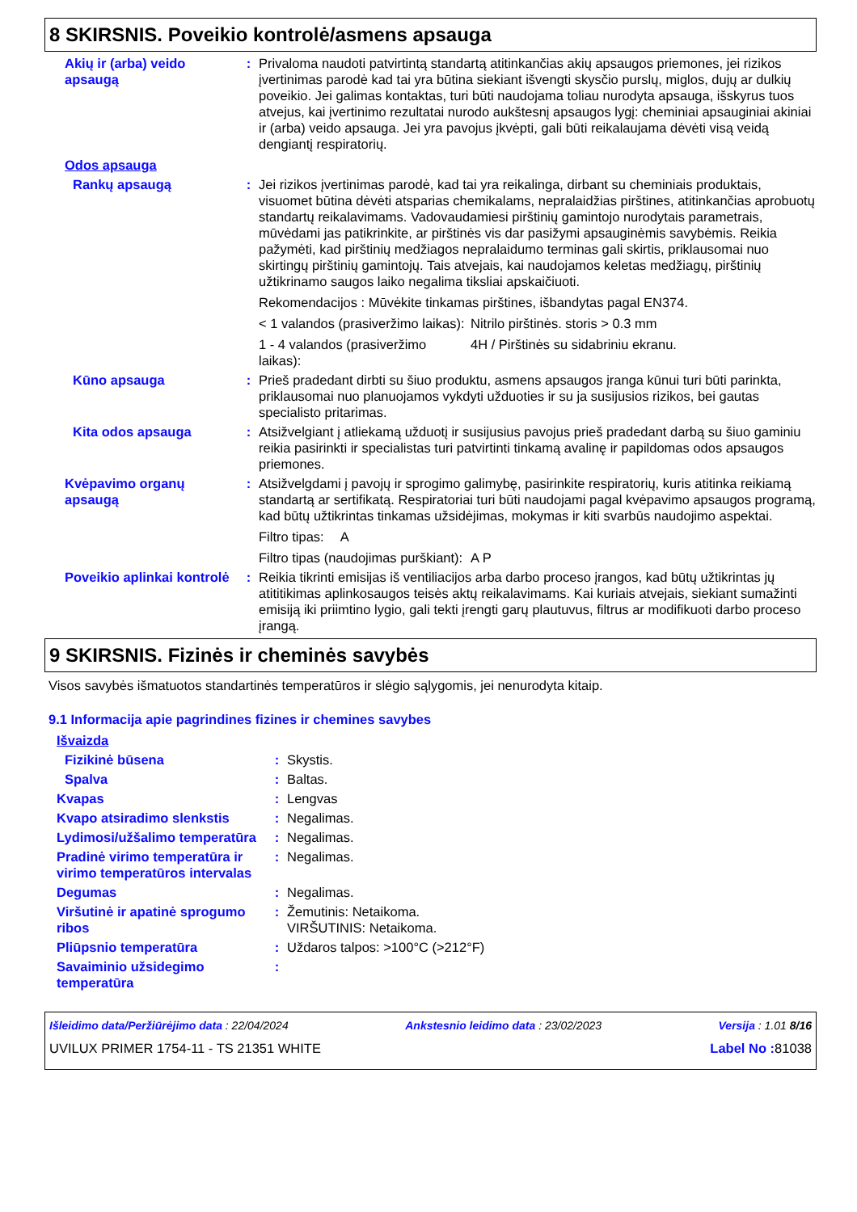8 SKIRSNIS. Poveikio kontrolė/asmens apsauga
Akių ir (arba) veido apsaugą
: Privaloma naudoti patvirtintą standartą atitinkančias akių apsaugos priemones, jei rizikos įvertinimas parodė kad tai yra būtina siekiant išvengti skysčio purslų, miglos, dujų ar dulkių poveikio. Jei galimas kontaktas, turi būti naudojama toliau nurodyta apsauga, išskyrus tuos atvejus, kai įvertinimo rezultatai nurodo aukštesnį apsaugos lygį: cheminiai apsauginiai akiniai ir (arba) veido apsauga. Jei yra pavojus įkvėpti, gali būti reikalaujama dėvėti visą veidą dengiantį respiratorių.
Odos apsauga
Rankų apsaugą : Jei rizikos įvertinimas parodė, kad tai yra reikalinga, dirbant su cheminiais produktais, visuomet būtina dėvėti atsparias chemikalams, nepralaidžias pirštines, atitinkančias aprobuotų standartų reikalavimams. Vadovaudamiesi pirštinių gamintojo nurodytais parametrais, mūvėdami jas patikrinkite, ar pirštinės vis dar pasižymi apsauginėmis savybėmis. Reikia pažymėti, kad pirštinių medžiagos nepralaidumo terminas gali skirtis, priklausomai nuo skirtingų pirštinių gamintojų. Tais atvejais, kai naudojamos keletas medžiagų, pirštinių užtikrinamo saugos laiko negalima tiksliai apskaičiuoti.
Rekomendacijos : Mūvėkite tinkamas pirštines, išbandytas pagal EN374.
< 1 valandos (prasiveržimo laikas): Nitrilo pirštinės. storis > 0.3 mm
1 - 4 valandos (prasiveržimo laikas): 4H / Pirštinės su sidabriniu ekranu.
Kūno apsauga : Prieš pradedant dirbti su šiuo produktu, asmens apsaugos įranga kūnui turi būti parinkta, priklausomai nuo planuojamos vykdyti užduoties ir su ja susijusios rizikos, bei gautas specialisto pritarimas.
Kita odos apsauga : Atsižvelgiant į atliekamą užduotį ir susijusius pavojus prieš pradedant darbą su šiuo gaminiu reikia pasirinkti ir specialistas turi patvirtinti tinkamą avalinę ir papildomas odos apsaugos priemones.
Kvėpavimo organų apsaugą : Atsižvelgdami į pavojų ir sprogimo galimybę, pasirinkite respiratorių, kuris atitinka reikiamą standartą ar sertifikatą. Respiratoriai turi būti naudojami pagal kvėpavimo apsaugos programą, kad būtų užtikrintas tinkamas užsidėjimas, mokymas ir kiti svarbūs naudojimo aspektai.
Filtro tipas: A
Filtro tipas (naudojimas purškiant): A P
Poveikio aplinkai kontrolė
: Reikia tikrinti emisijas iš ventiliacijos arba darbo proceso įrangos, kad būtų užtikrintas jų atititikimas aplinkosaugos teisės aktų reikalavimams. Kai kuriais atvejais, siekiant sumažinti emisiją iki priimtino lygio, gali tekti įrengti garų plautuvus, filtrus ar modifikuoti darbo proceso įrangą.
9 SKIRSNIS. Fizinės ir cheminės savybės
Visos savybės išmatuotos standartinės temperatūros ir slėgio sąlygomis, jei nenurodyta kitaip.
9.1 Informacija apie pagrindines fizines ir chemines savybes
Išvaizda
Fizikinė būsena : Skystis.
Spalva : Baltas.
Kvapas : Lengvas
Kvapo atsiradimo slenkstis : Negalimas.
Lydimosi/užšalimo temperatūra
: Negalimas.
Pradinė virimo temperatūra ir virimo temperatūros intervalas
: Negalimas.
Degumas : Negalimas.
Viršutinė ir apatinė sprogumo ribos
: Žemutinis: Netaikoma.
VIRŠUTINIS: Netaikoma.
Pliūpsnio temperatūra : Uždaros talpos: >100°C (>212°F)
Savaiminio užsidegimo temperatūra
:
Išleidimo data/Peržiūrėjimo data : 22/04/2024 Ankstesnio leidimo data : 23/02/2023 Versija : 1.01 8/16
UVILUX PRIMER 1754-11 - TS 21351 WHITE Label No : 81038